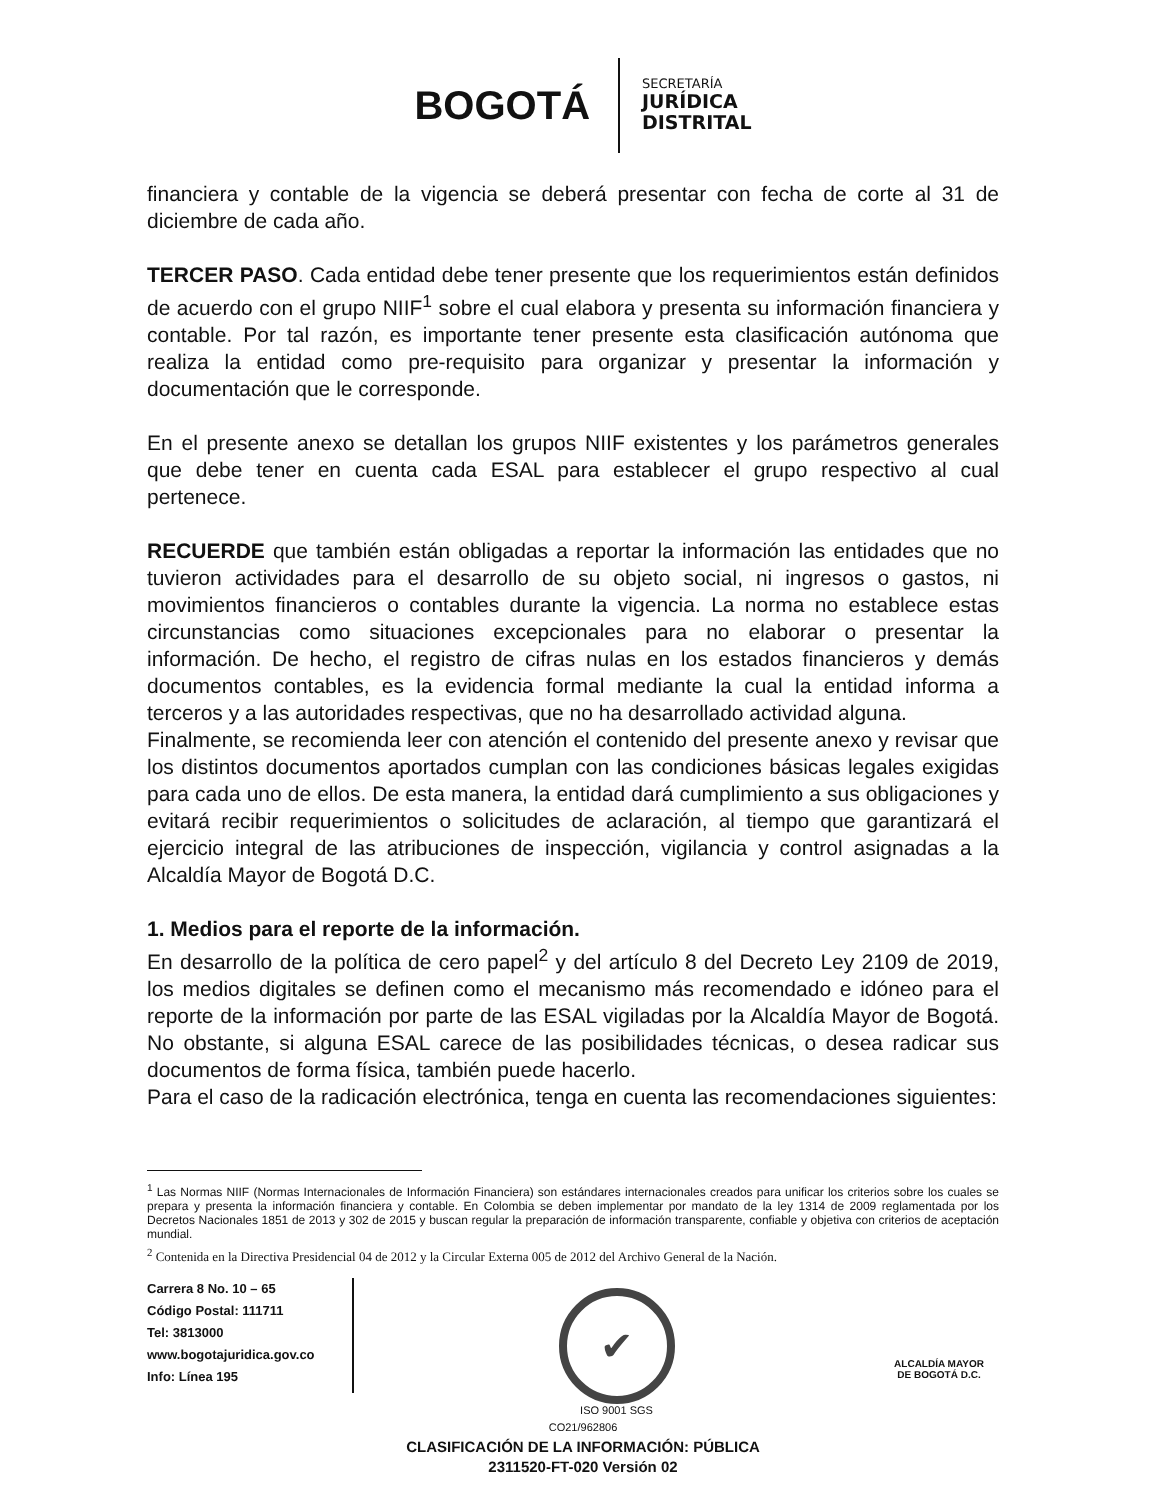BOGOTÁ
SECRETARÍA
JURÍDICA
DISTRITAL
financiera y contable de la vigencia se deberá presentar con fecha de corte al 31 de diciembre de cada año.
TERCER PASO. Cada entidad debe tener presente que los requerimientos están definidos de acuerdo con el grupo NIIF<sup>1</sup> sobre el cual elabora y presenta su información financiera y contable. Por tal razón, es importante tener presente esta clasificación autónoma que realiza la entidad como pre-requisito para organizar y presentar la información y documentación que le corresponde.
En el presente anexo se detallan los grupos NIIF existentes y los parámetros generales que debe tener en cuenta cada ESAL para establecer el grupo respectivo al cual pertenece.
RECUERDE que también están obligadas a reportar la información las entidades que no tuvieron actividades para el desarrollo de su objeto social, ni ingresos o gastos, ni movimientos financieros o contables durante la vigencia. La norma no establece estas circunstancias como situaciones excepcionales para no elaborar o presentar la información. De hecho, el registro de cifras nulas en los estados financieros y demás documentos contables, es la evidencia formal mediante la cual la entidad informa a terceros y a las autoridades respectivas, que no ha desarrollado actividad alguna.
Finalmente, se recomienda leer con atención el contenido del presente anexo y revisar que los distintos documentos aportados cumplan con las condiciones básicas legales exigidas para cada uno de ellos. De esta manera, la entidad dará cumplimiento a sus obligaciones y evitará recibir requerimientos o solicitudes de aclaración, al tiempo que garantizará el ejercicio integral de las atribuciones de inspección, vigilancia y control asignadas a la Alcaldía Mayor de Bogotá D.C.
1. Medios para el reporte de la información.
En desarrollo de la política de cero papel<sup>2</sup> y del artículo 8 del Decreto Ley 2109 de 2019, los medios digitales se definen como el mecanismo más recomendado e idóneo para el reporte de la información por parte de las ESAL vigiladas por la Alcaldía Mayor de Bogotá. No obstante, si alguna ESAL carece de las posibilidades técnicas, o desea radicar sus documentos de forma física, también puede hacerlo.
Para el caso de la radicación electrónica, tenga en cuenta las recomendaciones siguientes:
<sup>1</sup> Las Normas NIIF (Normas Internacionales de Información Financiera) son estándares internacionales creados para unificar los criterios sobre los cuales se prepara y presenta la información financiera y contable. En Colombia se deben implementar por mandato de la ley 1314 de 2009 reglamentada por los Decretos Nacionales 1851 de 2013 y 302 de 2015 y buscan regular la preparación de información transparente, confiable y objetiva con criterios de aceptación mundial.
<sup>2</sup> Contenida en la Directiva Presidencial 04 de 2012 y la Circular Externa 005 de 2012 del Archivo General de la Nación.
Carrera 8 No. 10 – 65
Código Postal: 111711
Tel: 3813000
www.bogotajuridica.gov.co
Info: Línea 195
✔
ISO 9001 SGS
ALCALDÍA MAYOR
DE BOGOTÁ D.C.
CO21/962806
CLASIFICACIÓN DE LA INFORMACIÓN: PÚBLICA
2311520-FT-020 Versión 02